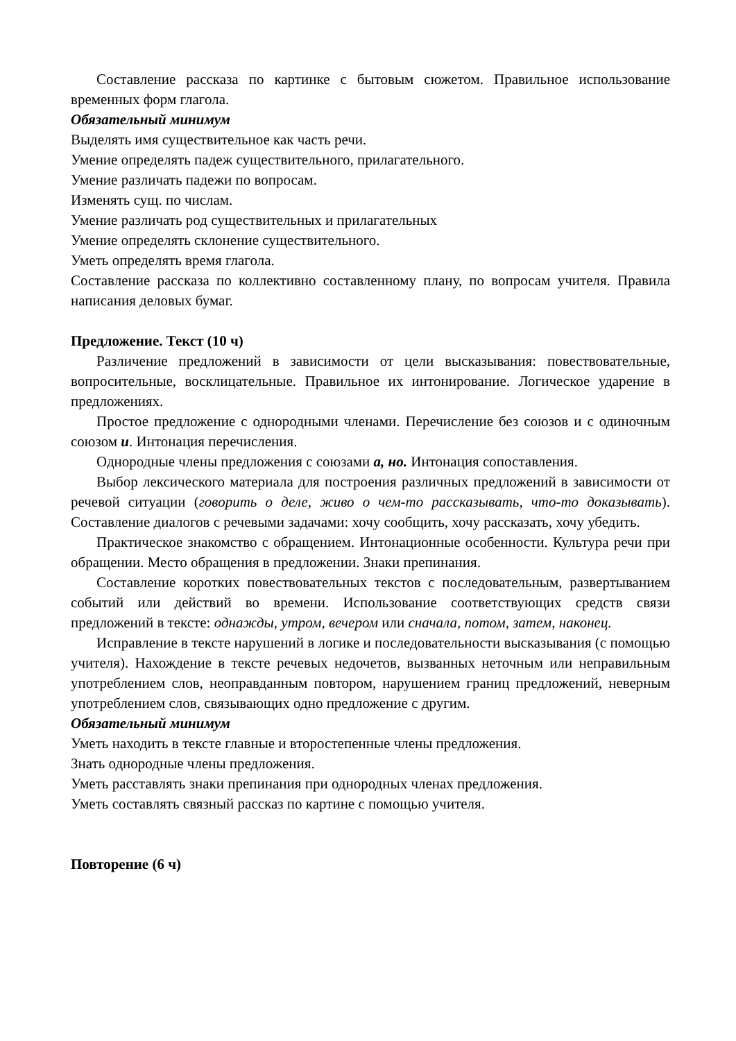Составление рассказа по картинке с бытовым сюжетом. Правильное использование временных форм глагола.
Обязательный минимум
Выделять имя существительное как часть речи.
Умение определять падеж существительного, прилагательного.
Умение различать падежи по вопросам.
Изменять сущ. по числам.
Умение различать род существительных и прилагательных
Умение определять склонение существительного.
Уметь определять время глагола.
Составление рассказа по коллективно составленному плану, по вопросам учителя. Правила написания деловых бумаг.
Предложение. Текст (10 ч)
Различение предложений в зависимости от цели высказывания: повествовательные, вопросительные, восклицательные. Правильное их интонирование. Логическое ударение в предложениях.
Простое предложение с однородными членами. Перечисление без союзов и с одиночным союзом и. Интонация перечисления.
Однородные члены предложения с союзами а, но. Интонация сопоставления.
Выбор лексического материала для построения различных предложений в зависимости от речевой ситуации (говорить о деле, живо о чем-то рассказывать, что-то доказывать). Составление диалогов с речевыми задачами: хочу сообщить, хочу рассказать, хочу убедить.
Практическое знакомство с обращением. Интонационные особенности. Культура речи при обращении. Место обращения в предложении. Знаки препинания.
Составление коротких повествовательных текстов с последовательным, развертыванием событий или действий во времени. Использование соответствующих средств связи предложений в тексте: однажды, утром, вечером или сначала, потом, затем, наконец.
Исправление в тексте нарушений в логике и последовательности высказывания (с помощью учителя). Нахождение в тексте речевых недочетов, вызванных неточным или неправильным употреблением слов, неоправданным повтором, нарушением границ предложений, неверным употреблением слов, связывающих одно предложение с другим.
Обязательный минимум
Уметь находить в тексте главные и второстепенные члены предложения.
Знать однородные члены предложения.
Уметь расставлять знаки препинания при однородных членах предложения.
Уметь составлять связный рассказ по картине с помощью учителя.
Повторение (6 ч)